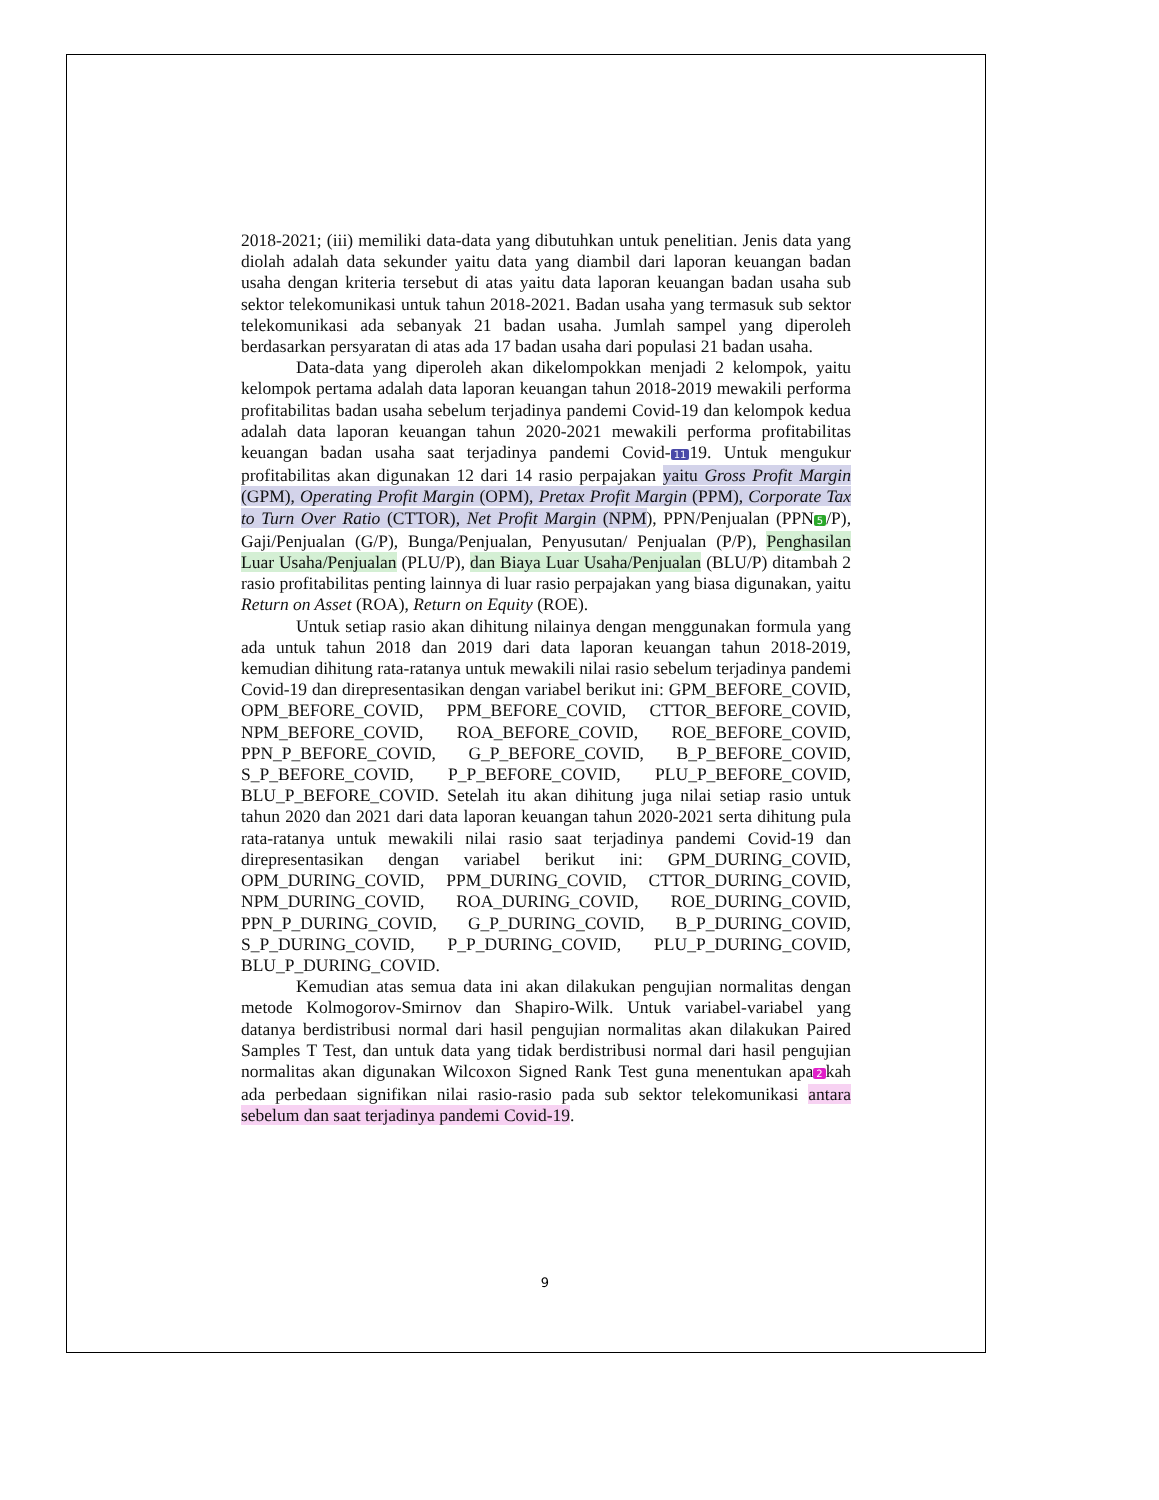2018-2021; (iii) memiliki data-data yang dibutuhkan untuk penelitian. Jenis data yang diolah adalah data sekunder yaitu data yang diambil dari laporan keuangan badan usaha dengan kriteria tersebut di atas yaitu data laporan keuangan badan usaha sub sektor telekomunikasi untuk tahun 2018-2021. Badan usaha yang termasuk sub sektor telekomunikasi ada sebanyak 21 badan usaha. Jumlah sampel yang diperoleh berdasarkan persyaratan di atas ada 17 badan usaha dari populasi 21 badan usaha.
Data-data yang diperoleh akan dikelompokkan menjadi 2 kelompok, yaitu kelompok pertama adalah data laporan keuangan tahun 2018-2019 mewakili performa profitabilitas badan usaha sebelum terjadinya pandemi Covid-19 dan kelompok kedua adalah data laporan keuangan tahun 2020-2021 mewakili performa profitabilitas keuangan badan usaha saat terjadinya pandemi Covid- 11 19. Untuk mengukur profitabilitas akan digunakan 12 dari 14 rasio perpajakan yaitu Gross Profit Margin (GPM), Operating Profit Margin (OPM), Pretax Profit Margin (PPM), Corporate Tax to Turn Over Ratio (CTTOR), Net Profit Margin (NPM), PPN/Penjualan (PPN 5 /P), Gaji/Penjualan (G/P), Bunga/Penjualan, Penyusutan/ Penjualan (P/P), Penghasilan Luar Usaha/Penjualan (PLU/P), dan Biaya Luar Usaha/Penjualan (BLU/P) ditambah 2 rasio profitabilitas penting lainnya di luar rasio perpajakan yang biasa digunakan, yaitu Return on Asset (ROA), Return on Equity (ROE).
Untuk setiap rasio akan dihitung nilainya dengan menggunakan formula yang ada untuk tahun 2018 dan 2019 dari data laporan keuangan tahun 2018-2019, kemudian dihitung rata-ratanya untuk mewakili nilai rasio sebelum terjadinya pandemi Covid-19 dan direpresentasikan dengan variabel berikut ini: GPM_BEFORE_COVID, OPM_BEFORE_COVID, PPM_BEFORE_COVID, CTTOR_BEFORE_COVID, NPM_BEFORE_COVID, ROA_BEFORE_COVID, ROE_BEFORE_COVID, PPN_P_BEFORE_COVID, G_P_BEFORE_COVID, B_P_BEFORE_COVID, S_P_BEFORE_COVID, P_P_BEFORE_COVID, PLU_P_BEFORE_COVID, BLU_P_BEFORE_COVID. Setelah itu akan dihitung juga nilai setiap rasio untuk tahun 2020 dan 2021 dari data laporan keuangan tahun 2020-2021 serta dihitung pula rata-ratanya untuk mewakili nilai rasio saat terjadinya pandemi Covid-19 dan direpresentasikan dengan variabel berikut ini: GPM_DURING_COVID, OPM_DURING_COVID, PPM_DURING_COVID, CTTOR_DURING_COVID, NPM_DURING_COVID, ROA_DURING_COVID, ROE_DURING_COVID, PPN_P_DURING_COVID, G_P_DURING_COVID, B_P_DURING_COVID, S_P_DURING_COVID, P_P_DURING_COVID, PLU_P_DURING_COVID, BLU_P_DURING_COVID.
Kemudian atas semua data ini akan dilakukan pengujian normalitas dengan metode Kolmogorov-Smirnov dan Shapiro-Wilk. Untuk variabel-variabel yang datanya berdistribusi normal dari hasil pengujian normalitas akan dilakukan Paired Samples T Test, dan untuk data yang tidak berdistribusi normal dari hasil pengujian normalitas akan digunakan Wilcoxon Signed Rank Test guna menentukan apa 2 kah ada perbedaan signifikan nilai rasio-rasio pada sub sektor telekomunikasi antara sebelum dan saat terjadinya pandemi Covid-19.
9